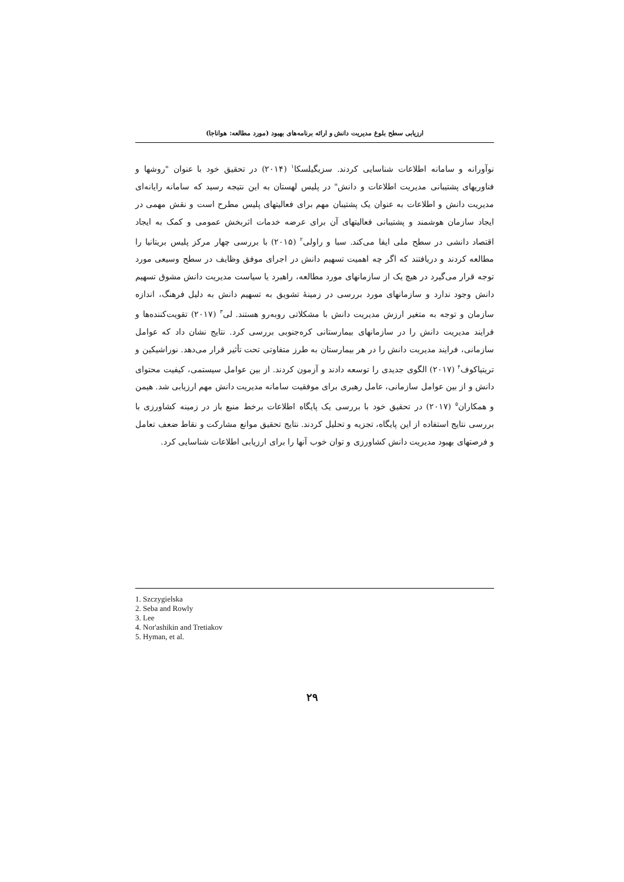ارزیابی سطح بلوغ مدیریت دانش و ارائه برنامه‌های بهبود (مورد مطالعه: هواناجا)
نوآورانه و سامانه اطلاعات شناسایی کردند. سزیگیلسکا<sup>۱</sup> (۲۰۱۴) در تحقیق خود با عنوان "روشها و فناوریهای پشتیبانی مدیریت اطلاعات و دانش" در پلیس لهستان به این نتیجه رسید که سامانه رایانه‌ای مدیریت دانش و اطلاعات به عنوان یک پشتیبان مهم برای فعالیتهای پلیس مطرح است و نقش مهمی در ایجاد سازمان هوشمند و پشتیبانی فعالیتهای آن برای عرضه خدمات اثربخش عمومی و کمک به ایجاد اقتصاد دانشی در سطح ملی ایفا می‌کند. سبا و راولی<sup>۲</sup> (۲۰۱۵) با بررسی چهار مرکز پلیس بریتانیا را مطالعه کردند و دریافتند که اگر چه اهمیت تسهیم دانش در اجرای موفق وظایف در سطح وسیعی مورد توجه قرار می‌گیرد در هیچ یک از سازمانهای مورد مطالعه، راهبرد یا سیاست مدیریت دانش مشوق تسهیم دانش وجود ندارد و سازمانهای مورد بررسی در زمینهٔ تشویق به تسهیم دانش به دلیل فرهنگ، اندازه سازمان و توجه به متغیر ارزش مدیریت دانش با مشکلاتی روبه‌رو هستند. لی<sup>۳</sup> (۲۰۱۷) تقویت‌کننده‌ها و فرایند مدیریت دانش را در سازمانهای بیمارستانی کره‌جنوبی بررسی کرد. نتایج نشان داد که عوامل سازمانی، فرایند مدیریت دانش را در هر بیمارستان به طرز متفاوتی تحت تأثیر قرار می‌دهد. نوراشیکین و تریتیاکوف<sup>۴</sup> (۲۰۱۷) الگوی جدیدی را توسعه دادند و آزمون کردند. از بین عوامل سیستمی، کیفیت محتوای دانش و از بین عوامل سازمانی، عامل رهبری برای موفقیت سامانه مدیریت دانش مهم ارزیابی شد. هیمن و همکاران<sup>۵</sup> (۲۰۱۷) در تحقیق خود با بررسی یک پایگاه اطلاعات برخط منبع باز در زمینه کشاورزی با بررسی نتایج استفاده از این پایگاه، تجزیه و تحلیل کردند. نتایج تحقیق موانع مشارکت و نقاط ضعف تعامل و فرصتهای بهبود مدیریت دانش کشاورزی و توان خوب آنها را برای ارزیابی اطلاعات شناسایی کرد.
1. Szczygielska
2. Seba and Rowly
3. Lee
4. Nor'ashikin and Tretiakov
5. Hyman, et al.
۲۹